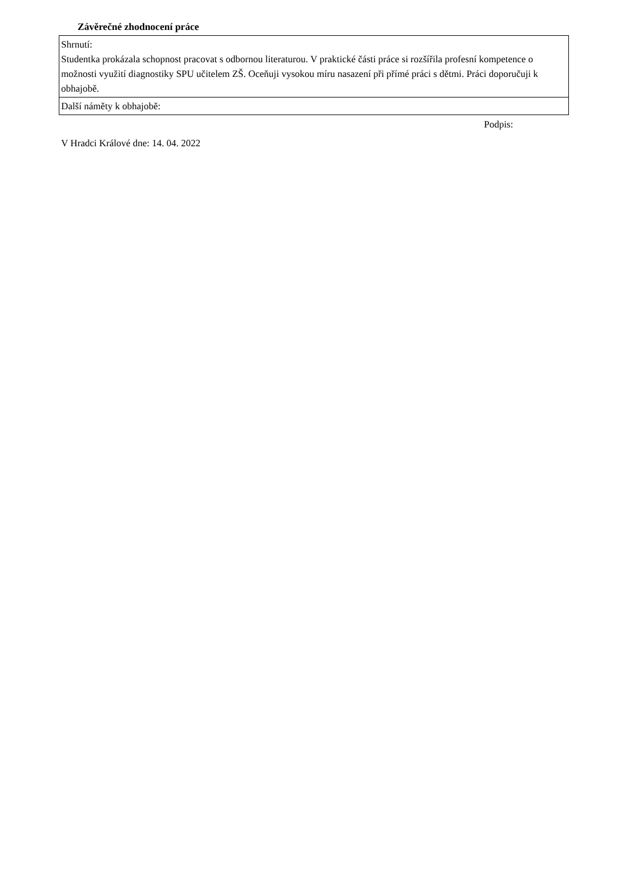Závěrečné zhodnocení práce
| Shrnutí: Studentka prokázala schopnost pracovat s odbornou literaturou. V praktické části práce si rozšířila profesní kompetence o možnosti využití diagnostiky SPU učitelem ZŠ. Oceňuji vysokou míru nasazení při přímé práci s dětmi. Práci doporučuji k obhajobě. |
| Další náměty k obhajobě: |
Podpis:
V Hradci Králové dne: 14. 04. 2022